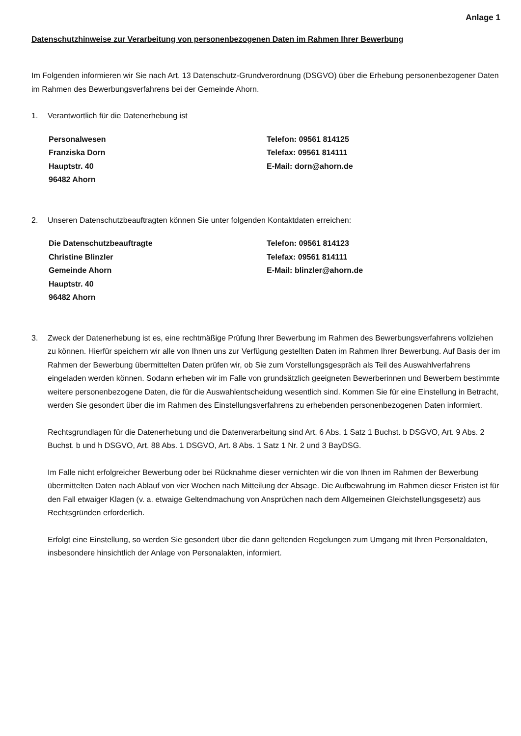Anlage 1
Datenschutzhinweise zur Verarbeitung von personenbezogenen Daten im Rahmen Ihrer Bewerbung
Im Folgenden informieren wir Sie nach Art. 13 Datenschutz-Grundverordnung (DSGVO) über die Erhebung personenbezogener Daten im Rahmen des Bewerbungsverfahrens bei der Gemeinde Ahorn.
1. Verantwortlich für die Datenerhebung ist
Personalwesen
Franziska Dorn
Hauptstr. 40
96482 Ahorn
Telefon: 09561 814125
Telefax: 09561 814111
E-Mail: dorn@ahorn.de
2. Unseren Datenschutzbeauftragten können Sie unter folgenden Kontaktdaten erreichen:
Die Datenschutzbeauftragte
Christine Blinzler
Gemeinde Ahorn
Hauptstr. 40
96482 Ahorn
Telefon: 09561 814123
Telefax: 09561 814111
E-Mail: blinzler@ahorn.de
3. Zweck der Datenerhebung ist es, eine rechtmäßige Prüfung Ihrer Bewerbung im Rahmen des Bewerbungsverfahrens vollziehen zu können. Hierfür speichern wir alle von Ihnen uns zur Verfügung gestellten Daten im Rahmen Ihrer Bewerbung. Auf Basis der im Rahmen der Bewerbung übermittelten Daten prüfen wir, ob Sie zum Vorstellungsgespräch als Teil des Auswahlverfahrens eingeladen werden können. Sodann erheben wir im Falle von grundsätzlich geeigneten Bewerberinnen und Bewerbern bestimmte weitere personenbezogene Daten, die für die Auswahlentscheidung wesentlich sind. Kommen Sie für eine Einstellung in Betracht, werden Sie gesondert über die im Rahmen des Einstellungsverfahrens zu erhebenden personenbezogenen Daten informiert.
Rechtsgrundlagen für die Datenerhebung und die Datenverarbeitung sind Art. 6 Abs. 1 Satz 1 Buchst. b DSGVO, Art. 9 Abs. 2 Buchst. b und h DSGVO, Art. 88 Abs. 1 DSGVO, Art. 8 Abs. 1 Satz 1 Nr. 2 und 3 BayDSG.
Im Falle nicht erfolgreicher Bewerbung oder bei Rücknahme dieser vernichten wir die von Ihnen im Rahmen der Bewerbung übermittelten Daten nach Ablauf von vier Wochen nach Mitteilung der Absage. Die Aufbewahrung im Rahmen dieser Fristen ist für den Fall etwaiger Klagen (v. a. etwaige Geltendmachung von Ansprüchen nach dem Allgemeinen Gleichstellungsgesetz) aus Rechtsgründen erforderlich.
Erfolgt eine Einstellung, so werden Sie gesondert über die dann geltenden Regelungen zum Umgang mit Ihren Personaldaten, insbesondere hinsichtlich der Anlage von Personalakten, informiert.